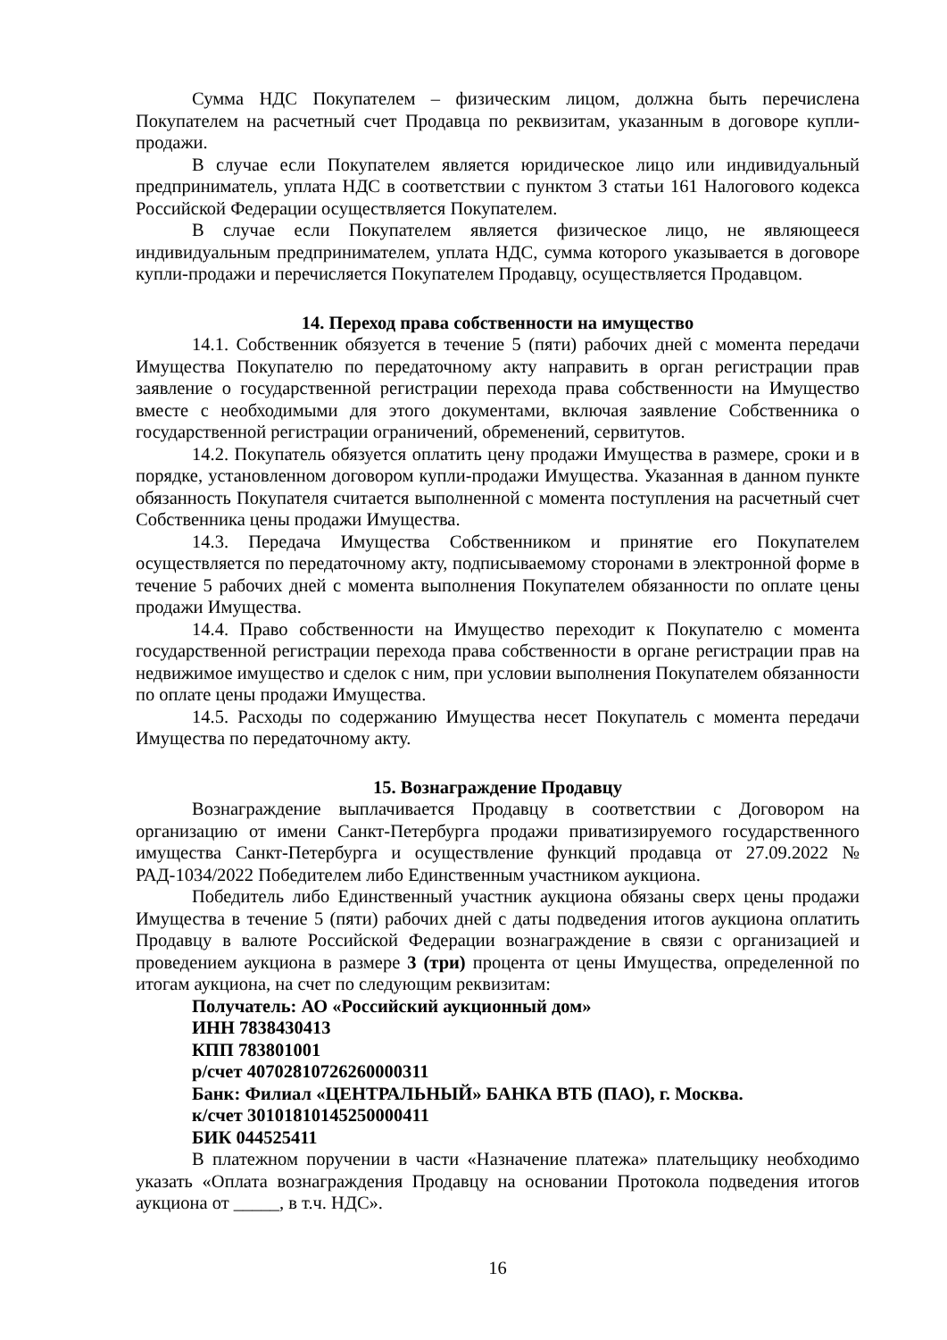Сумма НДС Покупателем – физическим лицом, должна быть перечислена Покупателем на расчетный счет Продавца по реквизитам, указанным в договоре купли-продажи.
В случае если Покупателем является юридическое лицо или индивидуальный предприниматель, уплата НДС в соответствии с пунктом 3 статьи 161 Налогового кодекса Российской Федерации осуществляется Покупателем.
В случае если Покупателем является физическое лицо, не являющееся индивидуальным предпринимателем, уплата НДС, сумма которого указывается в договоре купли-продажи и перечисляется Покупателем Продавцу, осуществляется Продавцом.
14. Переход права собственности на имущество
14.1. Собственник обязуется в течение 5 (пяти) рабочих дней с момента передачи Имущества Покупателю по передаточному акту направить в орган регистрации прав заявление о государственной регистрации перехода права собственности на Имущество вместе с необходимыми для этого документами, включая заявление Собственника о государственной регистрации ограничений, обременений, сервитутов.
14.2. Покупатель обязуется оплатить цену продажи Имущества в размере, сроки и в порядке, установленном договором купли-продажи Имущества. Указанная в данном пункте обязанность Покупателя считается выполненной с момента поступления на расчетный счет Собственника цены продажи Имущества.
14.3. Передача Имущества Собственником и принятие его Покупателем осуществляется по передаточному акту, подписываемому сторонами в электронной форме в течение 5 рабочих дней с момента выполнения Покупателем обязанности по оплате цены продажи Имущества.
14.4. Право собственности на Имущество переходит к Покупателю с момента государственной регистрации перехода права собственности в органе регистрации прав на недвижимое имущество и сделок с ним, при условии выполнения Покупателем обязанности по оплате цены продажи Имущества.
14.5. Расходы по содержанию Имущества несет Покупатель с момента передачи Имущества по передаточному акту.
15. Вознаграждение Продавцу
Вознаграждение выплачивается Продавцу в соответствии с Договором на организацию от имени Санкт-Петербурга продажи приватизируемого государственного имущества Санкт-Петербурга и осуществление функций продавца от 27.09.2022 № РАД-1034/2022 Победителем либо Единственным участником аукциона.
Победитель либо Единственный участник аукциона обязаны сверх цены продажи Имущества в течение 5 (пяти) рабочих дней с даты подведения итогов аукциона оплатить Продавцу в валюте Российской Федерации вознаграждение в связи с организацией и проведением аукциона в размере 3 (три) процента от цены Имущества, определенной по итогам аукциона, на счет по следующим реквизитам:
Получатель: АО «Российский аукционный дом»
ИНН 7838430413
КПП 783801001
р/счет 40702810726260000311
Банк: Филиал «ЦЕНТРАЛЬНЫЙ» БАНКА ВТБ (ПАО), г. Москва.
к/счет 30101810145250000411
БИК 044525411
В платежном поручении в части «Назначение платежа» плательщику необходимо указать «Оплата вознаграждения Продавцу на основании Протокола подведения итогов аукциона от _____, в т.ч. НДС».
16